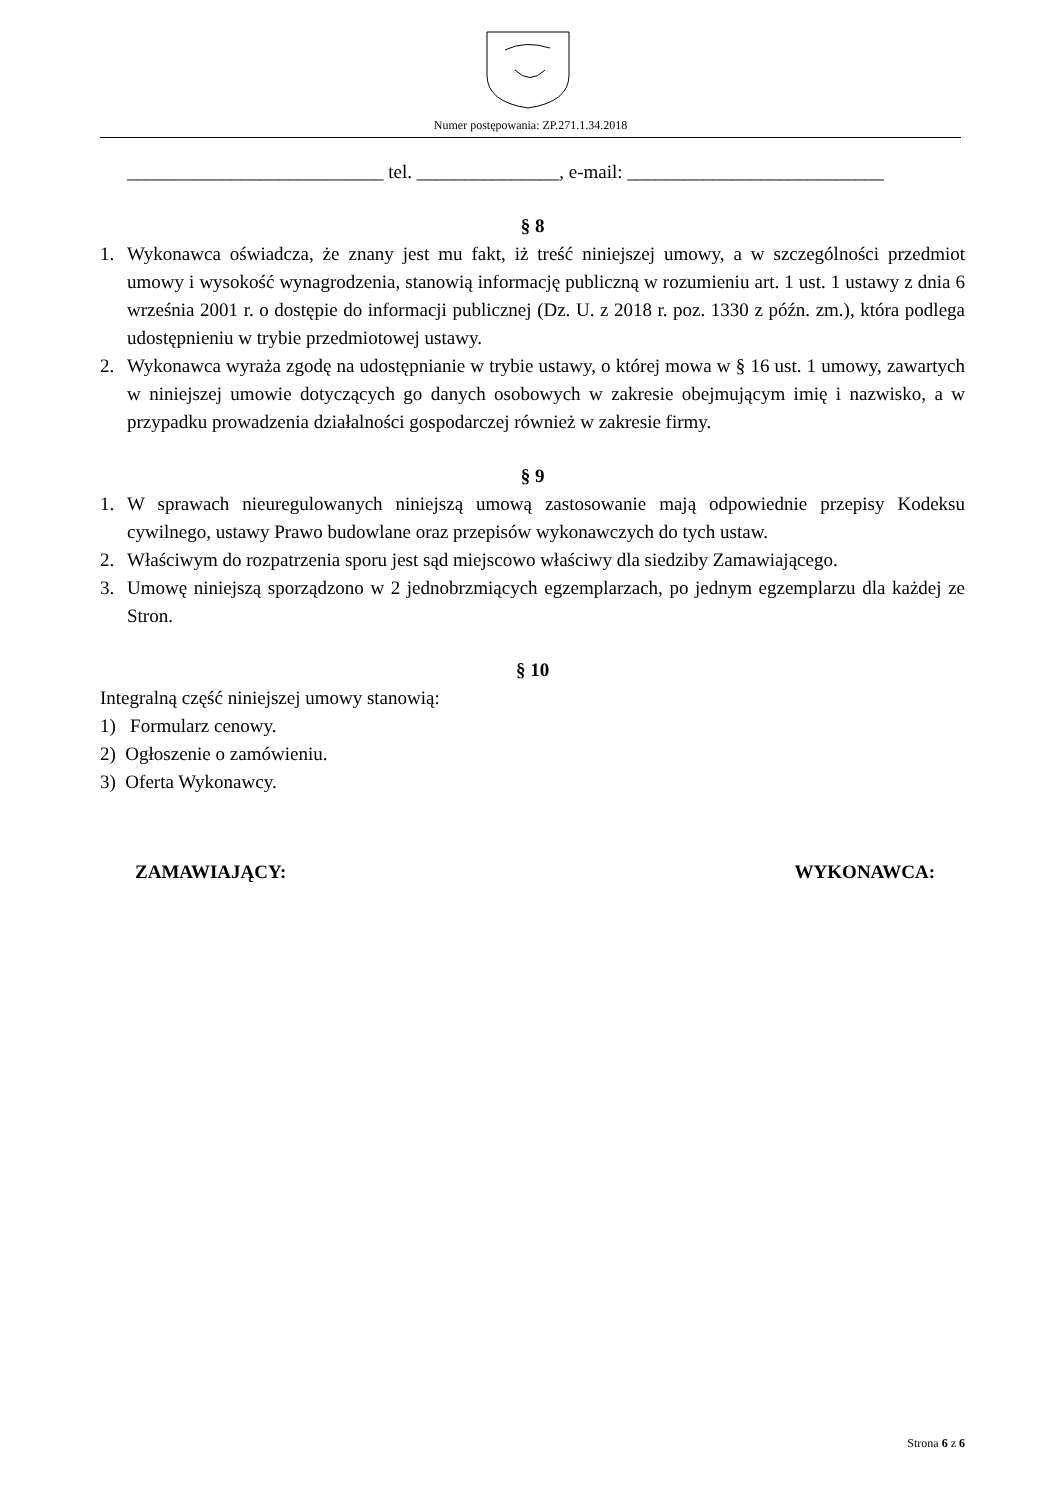Numer postępowania: ZP.271.1.34.2018
___________________________ tel. _______________, e-mail: ___________________________
§ 8
1. Wykonawca oświadcza, że znany jest mu fakt, iż treść niniejszej umowy, a w szczególności przedmiot umowy i wysokość wynagrodzenia, stanowią informację publiczną w rozumieniu art. 1 ust. 1 ustawy z dnia 6 września 2001 r. o dostępie do informacji publicznej (Dz. U. z 2018 r. poz. 1330 z późn. zm.), która podlega udostępnieniu w trybie przedmiotowej ustawy.
2. Wykonawca wyraża zgodę na udostępnianie w trybie ustawy, o której mowa w § 16 ust. 1 umowy, zawartych w niniejszej umowie dotyczących go danych osobowych w zakresie obejmującym imię i nazwisko, a w przypadku prowadzenia działalności gospodarczej również w zakresie firmy.
§ 9
1. W sprawach nieuregulowanych niniejszą umową zastosowanie mają odpowiednie przepisy Kodeksu cywilnego, ustawy Prawo budowlane oraz przepisów wykonawczych do tych ustaw.
2. Właściwym do rozpatrzenia sporu jest sąd miejscowo właściwy dla siedziby Zamawiającego.
3. Umowę niniejszą sporządzono w 2 jednobrzmiących egzemplarzach, po jednym egzemplarzu dla każdej ze Stron.
§ 10
Integralną część niniejszej umowy stanowią:
1) Formularz cenowy.
2) Ogłoszenie o zamówieniu.
3) Oferta Wykonawcy.
ZAMAWIAJĄCY: WYKONAWCA:
Strona 6 z 6